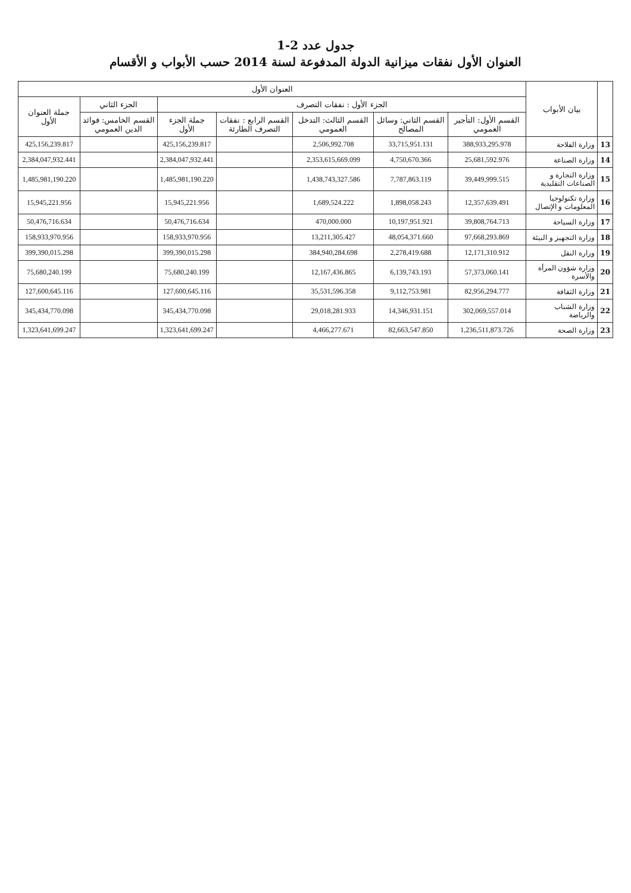جدول عدد 2-1
العنوان الأول نفقات ميزانية الدولة المدفوعة لسنة 2014 حسب الأبواب و الأقسام
| | بيان الأبواب | العنوان الأول | | | | | | |
| --- | --- | --- | --- | --- | --- | --- | --- | --- |
| | | الجزء الأول : نفقات التصرف | | | | | الجزء الثاني | جملة العنوان الأول |
| | | القسم الأول: التأجير العمومي | القسم الثاني: وسائل المصالح | القسم الثالث: التدخل العمومي | القسم الرابع : نفقات التصرف الطارئة | جملة الجزء الأول | القسم الخامس: فوائد الدين العمومي | |
| 13 | وزارة الفلاحة | 388,933,295.978 | 33,715,951.131 | 2,506,992.708 | | 425,156,239.817 | | 425,156,239.817 |
| 14 | وزارة الصناعة | 25,681,592.976 | 4,750,670.366 | 2,353,615,669.099 | | 2,384,047,932.441 | | 2,384,047,932.441 |
| 15 | وزارة التجارة و الصناعات التقليدية | 39,449,999.515 | 7,787,863.119 | 1,438,743,327.586 | | 1,485,981,190.220 | | 1,485,981,190.220 |
| 16 | وزارة تكنولوجيا المعلومات و الإتصال | 12,357,639.491 | 1,898,058.243 | 1,689,524.222 | | 15,945,221.956 | | 15,945,221.956 |
| 17 | وزارة السياحة | 39,808,764.713 | 10,197,951.921 | 470,000.000 | | 50,476,716.634 | | 50,476,716.634 |
| 18 | وزارة التجهيز و البيئة | 97,668,293.869 | 48,054,371.660 | 13,211,305.427 | | 158,933,970.956 | | 158,933,970.956 |
| 19 | وزارة النقل | 12,171,310.912 | 2,278,419.688 | 384,940,284.698 | | 399,390,015.298 | | 399,390,015.298 |
| 20 | وزارة شؤون المرأة والأسرة | 57,373,060.141 | 6,139,743.193 | 12,167,436.865 | | 75,680,240.199 | | 75,680,240.199 |
| 21 | وزارة الثقافة | 82,956,294.777 | 9,112,753.981 | 35,531,596.358 | | 127,600,645.116 | | 127,600,645.116 |
| 22 | وزارة الشباب والرياضة | 302,069,557.014 | 14,346,931.151 | 29,018,281.933 | | 345,434,770.098 | | 345,434,770.098 |
| 23 | وزارة الصحة | 1,236,511,873.726 | 82,663,547.850 | 4,466,277.671 | | 1,323,641,699.247 | | 1,323,641,699.247 |